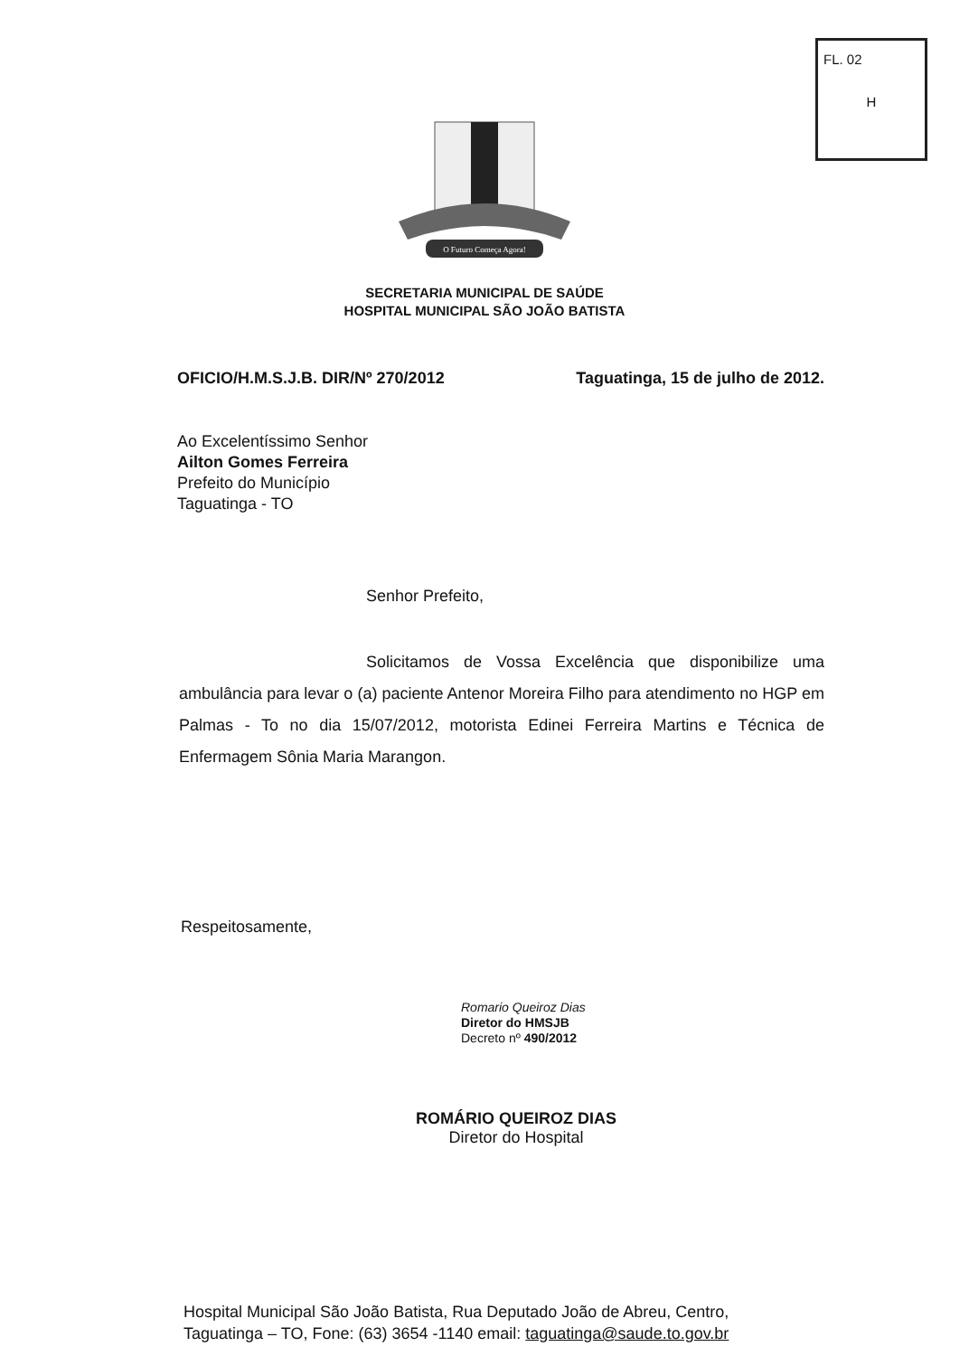FL. 02
H
O Futuro Começa Agora!
SECRETARIA MUNICIPAL DE SAÚDE
HOSPITAL MUNICIPAL SÃO JOÃO BATISTA
OFICIO/H.M.S.J.B. DIR/Nº 270/2012 Taguatinga, 15 de julho de 2012.
Ao Excelentíssimo Senhor
Ailton Gomes Ferreira
Prefeito do Município
Taguatinga - TO
Senhor Prefeito,
Solicitamos de Vossa Excelência que disponibilize uma ambulância para levar o (a) paciente Antenor Moreira Filho para atendimento no HGP em Palmas - To no dia 15/07/2012, motorista Edinei Ferreira Martins e Técnica de Enfermagem Sônia Maria Marangon.
Respeitosamente,
Romario Queiroz Dias
Diretor do HMSJB
Decreto nº 490/2012
ROMÁRIO QUEIROZ DIAS
Diretor do Hospital
Hospital Municipal São João Batista, Rua Deputado João de Abreu, Centro,
Taguatinga – TO, Fone: (63) 3654 -1140 email: taguatinga@saude.to.gov.br